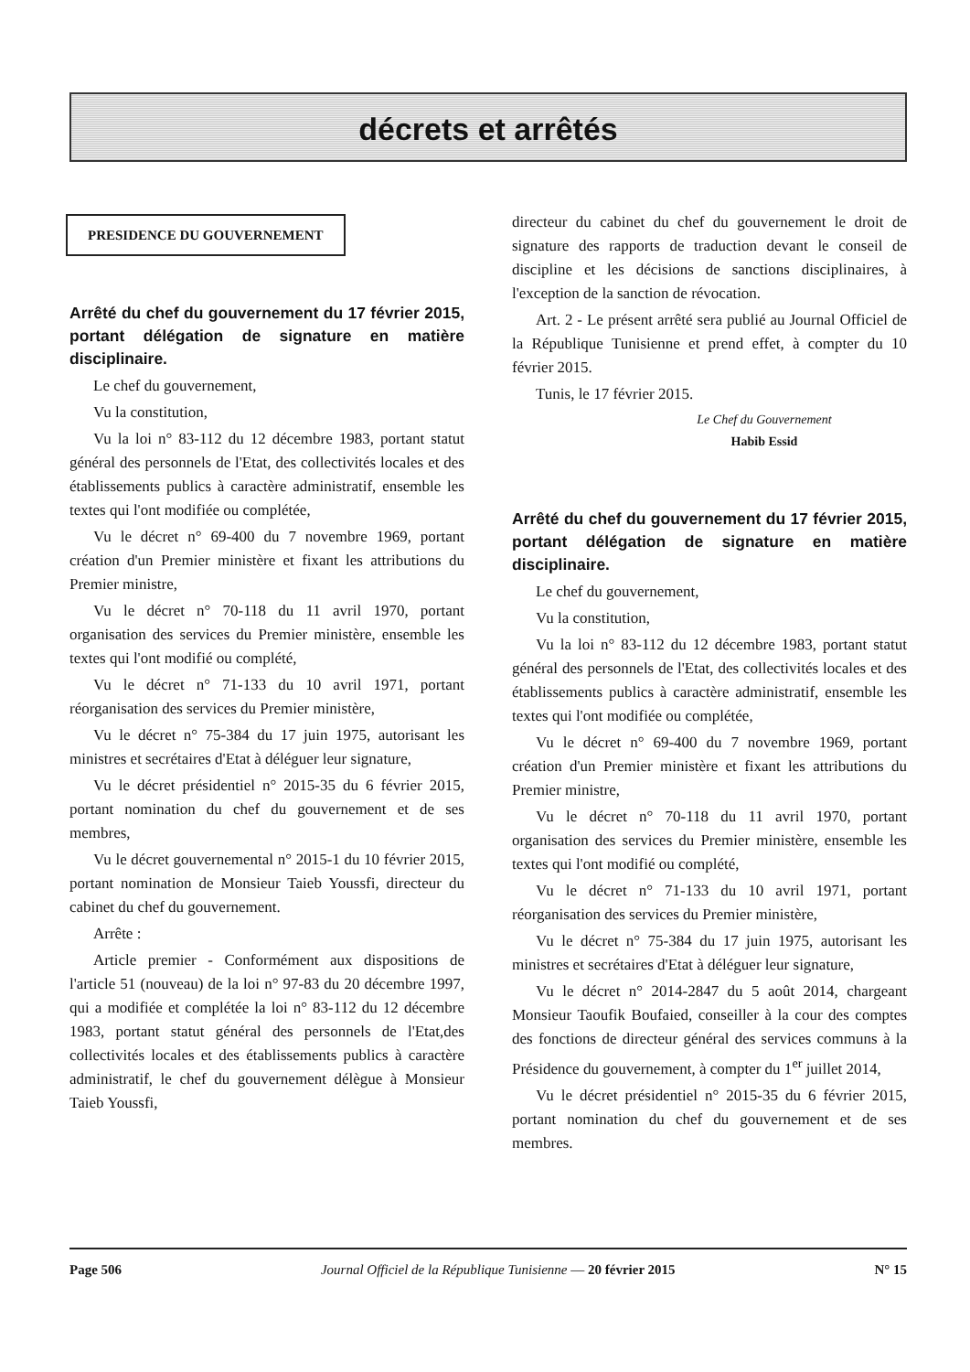décrets et arrêtés
PRESIDENCE DU GOUVERNEMENT
Arrêté du chef du gouvernement du 17 février 2015, portant délégation de signature en matière disciplinaire.
Le chef du gouvernement,
Vu la constitution,
Vu la loi n° 83-112 du 12 décembre 1983, portant statut général des personnels de l'Etat, des collectivités locales et des établissements publics à caractère administratif, ensemble les textes qui l'ont modifiée ou complétée,
Vu le décret n° 69-400 du 7 novembre 1969, portant création d'un Premier ministère et fixant les attributions du Premier ministre,
Vu le décret n° 70-118 du 11 avril 1970, portant organisation des services du Premier ministère, ensemble les textes qui l'ont modifié ou complété,
Vu le décret n° 71-133 du 10 avril 1971, portant réorganisation des services du Premier ministère,
Vu le décret n° 75-384 du 17 juin 1975, autorisant les ministres et secrétaires d'Etat à déléguer leur signature,
Vu le décret présidentiel n° 2015-35 du 6 février 2015, portant nomination du chef du gouvernement et de ses membres,
Vu le décret gouvernemental n° 2015-1 du 10 février 2015, portant nomination de Monsieur Taieb Youssfi, directeur du cabinet du chef du gouvernement.
Arrête :
Article premier - Conformément aux dispositions de l'article 51 (nouveau) de la loi n° 97-83 du 20 décembre 1997, qui a modifiée et complétée la loi n° 83-112 du 12 décembre 1983, portant statut général des personnels de l'Etat,des collectivités locales et des établissements publics à caractère administratif, le chef du gouvernement délègue à Monsieur Taieb Youssfi,
directeur du cabinet du chef du gouvernement le droit de signature des rapports de traduction devant le conseil de discipline et les décisions de sanctions disciplinaires, à l'exception de la sanction de révocation.
Art. 2 - Le présent arrêté sera publié au Journal Officiel de la République Tunisienne et prend effet, à compter du 10 février 2015.
Tunis, le 17 février 2015.
Le Chef du Gouvernement
Habib Essid
Arrêté du chef du gouvernement du 17 février 2015, portant délégation de signature en matière disciplinaire.
Le chef du gouvernement,
Vu la constitution,
Vu la loi n° 83-112 du 12 décembre 1983, portant statut général des personnels de l'Etat, des collectivités locales et des établissements publics à caractère administratif, ensemble les textes qui l'ont modifiée ou complétée,
Vu le décret n° 69-400 du 7 novembre 1969, portant création d'un Premier ministère et fixant les attributions du Premier ministre,
Vu le décret n° 70-118 du 11 avril 1970, portant organisation des services du Premier ministère, ensemble les textes qui l'ont modifié ou complété,
Vu le décret n° 71-133 du 10 avril 1971, portant réorganisation des services du Premier ministère,
Vu le décret n° 75-384 du 17 juin 1975, autorisant les ministres et secrétaires d'Etat à déléguer leur signature,
Vu le décret n° 2014-2847 du 5 août 2014, chargeant Monsieur Taoufik Boufaied, conseiller à la cour des comptes des fonctions de directeur général des services communs à la Présidence du gouvernement, à compter du 1<sup>er</sup> juillet 2014,
Vu le décret présidentiel n° 2015-35 du 6 février 2015, portant nomination du chef du gouvernement et de ses membres.
Page 506 Journal Officiel de la République Tunisienne — 20 février 2015 N° 15